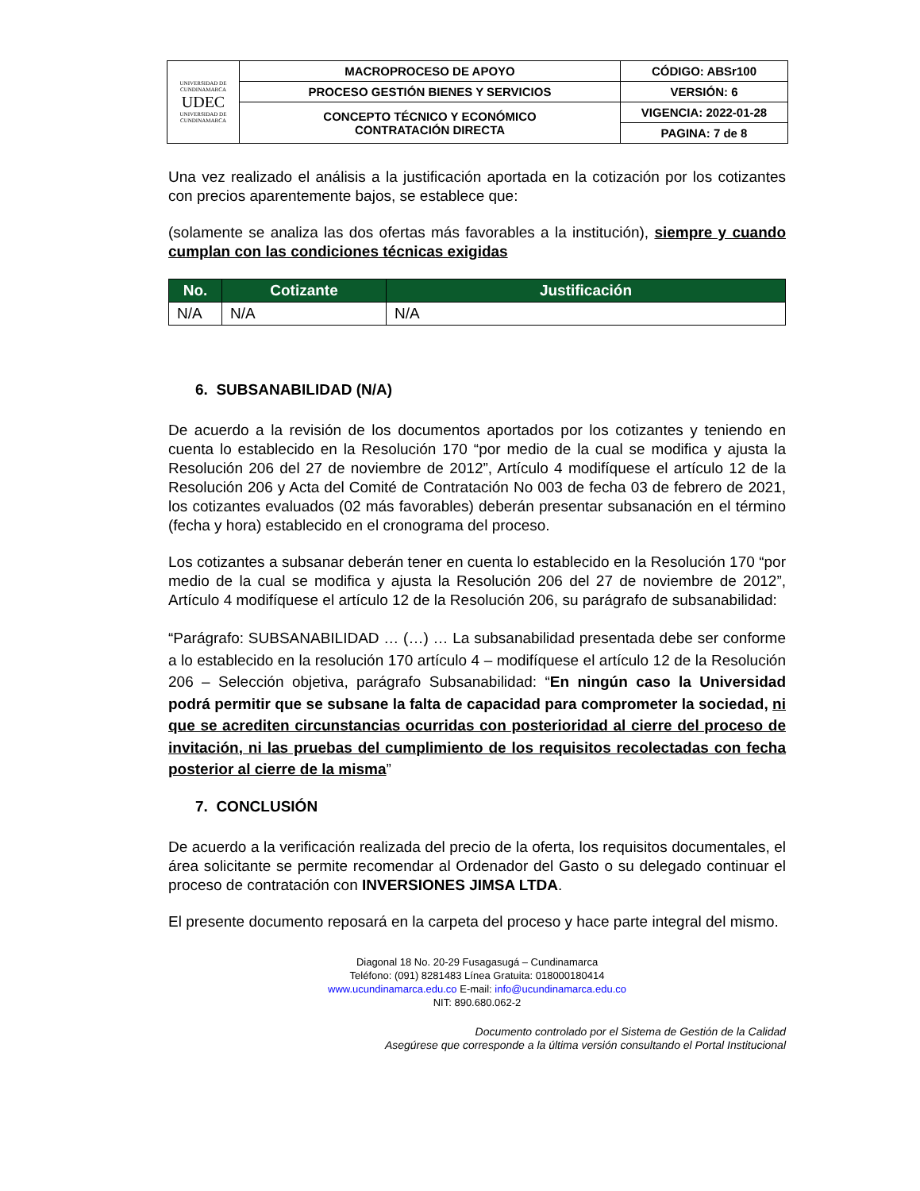| UNIVERSIDAD DE CUNDINAMARCA UDEC UNIVERSIDAD DE CUNDINAMARCA | MACROPROCESO DE APOYO | CÓDIGO: ABSr100 |
| | PROCESO GESTIÓN BIENES Y SERVICIOS | VERSIÓN: 6 |
| | CONCEPTO TÉCNICO Y ECONÓMICO CONTRATACIÓN DIRECTA | VIGENCIA: 2022-01-28 |
| | | PAGINA: 7 de 8 |
Una vez realizado el análisis a la justificación aportada en la cotización por los cotizantes con precios aparentemente bajos, se establece que:
(solamente se analiza las dos ofertas más favorables a la institución), siempre y cuando cumplan con las condiciones técnicas exigidas
| No. | Cotizante | Justificación |
| --- | --- | --- |
| N/A | N/A | N/A |
6. SUBSANABILIDAD (N/A)
De acuerdo a la revisión de los documentos aportados por los cotizantes y teniendo en cuenta lo establecido en la Resolución 170 “por medio de la cual se modifica y ajusta la Resolución 206 del 27 de noviembre de 2012”, Artículo 4 modifíquese el artículo 12 de la Resolución 206 y Acta del Comité de Contratación No 003 de fecha 03 de febrero de 2021, los cotizantes evaluados (02 más favorables) deberán presentar subsanación en el término (fecha y hora) establecido en el cronograma del proceso.
Los cotizantes a subsanar deberán tener en cuenta lo establecido en la Resolución 170 “por medio de la cual se modifica y ajusta la Resolución 206 del 27 de noviembre de 2012”, Artículo 4 modifíquese el artículo 12 de la Resolución 206, su parágrafo de subsanabilidad:
“Parágrafo: SUBSANABILIDAD … (…) … La subsanabilidad presentada debe ser conforme a lo establecido en la resolución 170 artículo 4 – modifíquese el artículo 12 de la Resolución 206 – Selección objetiva, parágrafo Subsanabilidad: “En ningún caso la Universidad podrá permitir que se subsane la falta de capacidad para comprometer la sociedad, ni que se acrediten circunstancias ocurridas con posterioridad al cierre del proceso de invitación, ni las pruebas del cumplimiento de los requisitos recolectadas con fecha posterior al cierre de la misma”
7. CONCLUSIÓN
De acuerdo a la verificación realizada del precio de la oferta, los requisitos documentales, el área solicitante se permite recomendar al Ordenador del Gasto o su delegado continuar el proceso de contratación con INVERSIONES JIMSA LTDA.
El presente documento reposará en la carpeta del proceso y hace parte integral del mismo.
Diagonal 18 No. 20-29 Fusagasugá – Cundinamarca
Teléfono: (091) 8281483 Línea Gratuita: 018000180414
www.ucundinamarca.edu.co E-mail: info@ucundinamarca.edu.co
NIT: 890.680.062-2
Documento controlado por el Sistema de Gestión de la Calidad
Asegúrese que corresponde a la última versión consultando el Portal Institucional